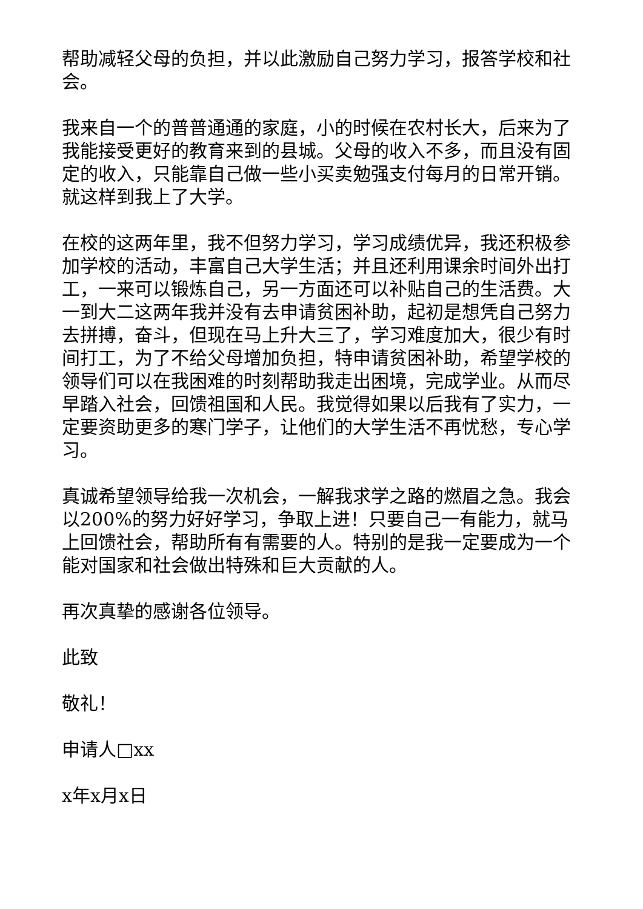帮助减轻父母的负担，并以此激励自己努力学习，报答学校和社会。
我来自一个的普普通通的家庭，小的时候在农村长大，后来为了我能接受更好的教育来到的县城。父母的收入不多，而且没有固定的收入，只能靠自己做一些小买卖勉强支付每月的日常开销。就这样到我上了大学。
在校的这两年里，我不但努力学习，学习成绩优异，我还积极参加学校的活动，丰富自己大学生活；并且还利用课余时间外出打工，一来可以锻炼自己，另一方面还可以补贴自己的生活费。大一到大二这两年我并没有去申请贫困补助，起初是想凭自己努力去拼搏，奋斗，但现在马上升大三了，学习难度加大，很少有时间打工，为了不给父母增加负担，特申请贫困补助，希望学校的领导们可以在我困难的时刻帮助我走出困境，完成学业。从而尽早踏入社会，回馈祖国和人民。我觉得如果以后我有了实力，一定要资助更多的寒门学子，让他们的大学生活不再忧愁，专心学习。
真诚希望领导给我一次机会，一解我求学之路的燃眉之急。我会以200%的努力好好学习，争取上进！只要自己一有能力，就马上回馈社会，帮助所有有需要的人。特别的是我一定要成为一个能对国家和社会做出特殊和巨大贡献的人。
再次真挚的感谢各位领导。
此致
敬礼！
申请人□xx
x年x月x日